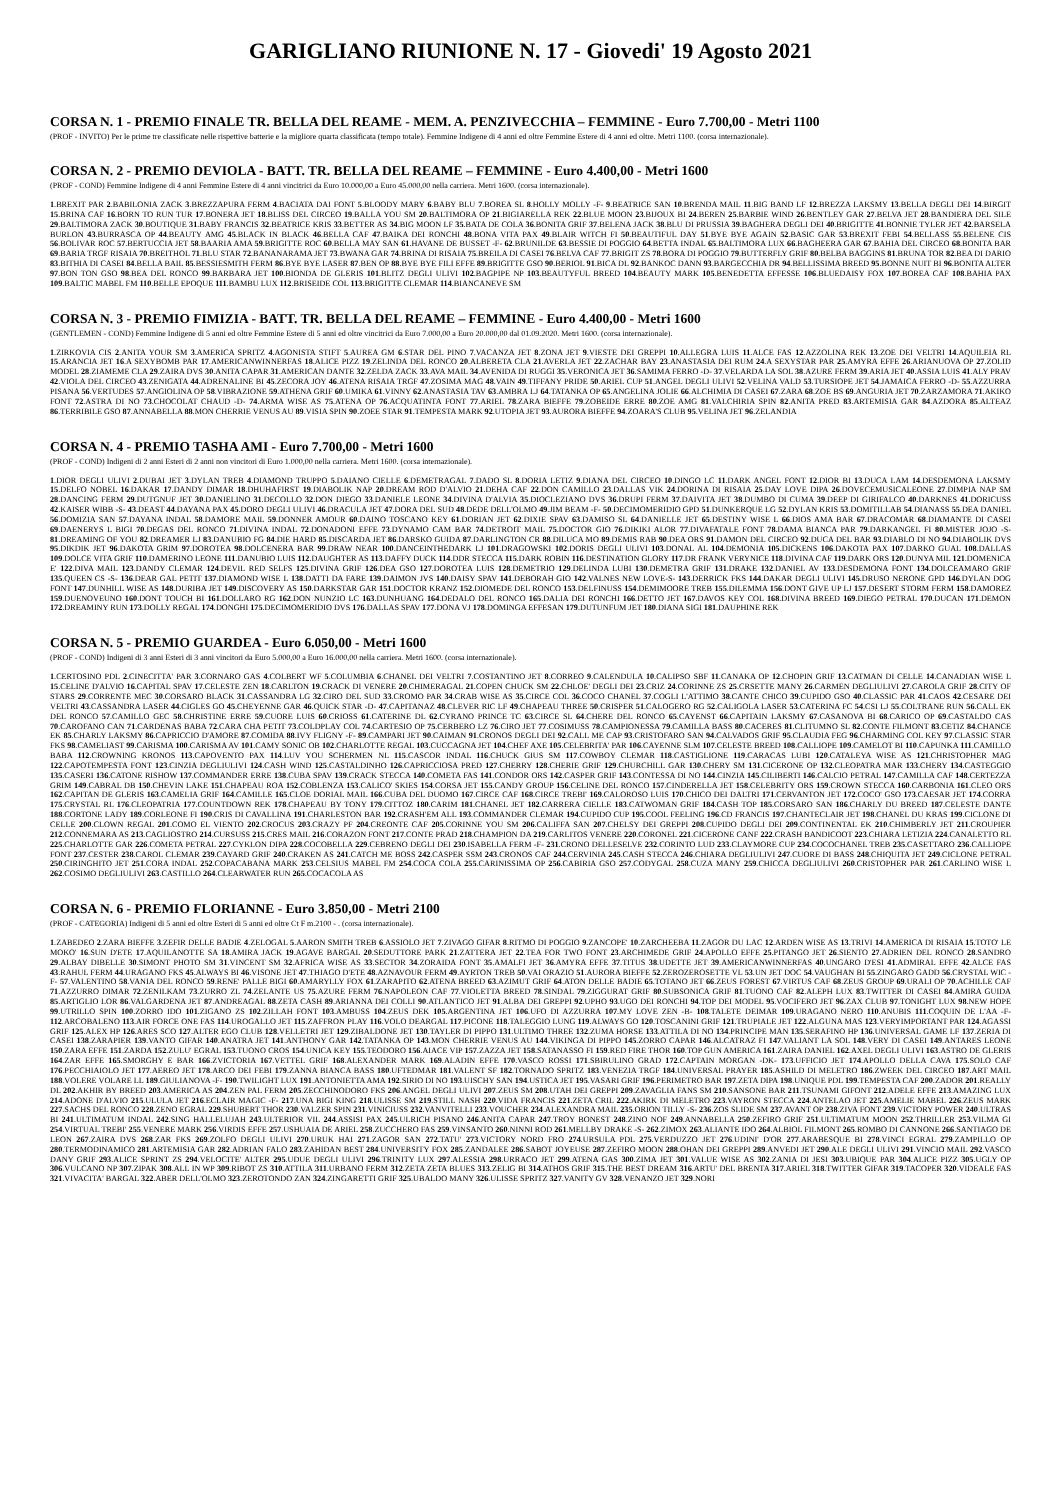GARIGLIANO RIUNIONE N. 17 - Giovedi' 19 Agosto 2021
CORSA N. 1 - PREMIO FINALE TR. BELLA DEL REAME - MEM. A. PENZIVECCHIA – FEMMINE - Euro 7.700,00 - Metri 1100
(PROF - INVITO) Per le prime tre classificate nelle rispettive batterie e la migliore quarta classificata (tempo totale). Femmine Indigene di 4 anni ed oltre Femmine Estere di 4 anni ed oltre. Metri 1100. (corsa internazionale).
CORSA N. 2 - PREMIO DEVIOLA - BATT. TR. BELLA DEL REAME – FEMMINE - Euro 4.400,00 - Metri 1600
(PROF - COND) Femmine Indigene di 4 anni Femmine Estere di 4 anni vincitrici da Euro 10.000,00 a Euro 45.000,00 nella carriera. Metri 1600. (corsa internazionale).
1.BREXIT PAR 2.BABILONIA ZACK 3.BREZZAPURA FERM 4.BACIATA DAI FONT 5.BLOODY MARY 6.BABY BLU 7.BOREA SL 8.HOLLY MOLLY -F- 9.BEATRICE SAN 10.BRENDA MAIL 11.BIG BAND LF 12.BREZZA LAKSMY 13.BELLA DEGLI DEI 14.BIRGIT 15.BRINA CAF 16.BORN TO RUN TUR 17.BONERA JET 18.BLISS DEL CIRCEO 19.BALLA YOU SM 20.BALTIMORA OP 21.BIGIARELLA REK 22.BLUE MOON 23.BIJOUX BI 24.BEREN 25.BARBIE WIND 26.BENTLEY GAR 27.BELVA JET 28.BANDIERA DEL SILE 29.BALTIMORA ZACK 30.BOUTIQUE 31.BABY FRANCIS 32.BEATRICE KRIS 33.BETTER AS 34.BIG MOON LF 35.BATA DE COLA 36.BONITA GRIF 37.BELENA JACK 38.BLU DI PRUSSIA 39.BAGHERA DEGLI DEI 40.BRIGITTE 41.BONNIE TYLER JET 42.BARSELA BURLON 43.BURRASCA OP 44.BEAUTY AMG 45.BLACK IN BLACK 46.BELLA CAF 47.BAIKA DEI RONCHI 48.BONA VITA PAX 49.BLAIR WITCH FI 50.BEAUTIFUL DAY 51.BYE BYE AGAIN 52.BASIC GAR 53.BREXIT FEBI 54.BELLASS 55.BELENE CIS 56.BOLIVAR ROC 57.BERTUCCIA JET 58.BAARIA AMA 59.BRIGITTE ROC 60.BELLA MAY SAN 61.HAVANE DE BUSSET -F- 62.BRUNILDE 63.BESSIE DI POGGIO 64.BETTA INDAL 65.BALTIMORA LUX 66.BAGHEERA GAR 67.BAHIA DEL CIRCEO 68.BONITA BAR 69.BARIA TRGF RISAIA 70.BREITHOL 71.BLU STAR 72.BANANARAMA JET 73.BWANA GAR 74.BRINA DI RISAIA 75.BREILA DI CASEI 76.BELVA CAF 77.BRIGIT ZS 78.BORA DI POGGIO 79.BUTTERFLY GRIF 80.BELBA BAGGINS 81.BRUNA TOR 82.BEA DI DARIO 83.BITHIA DI CASEI 84.BELLA BAIL 85.BESSIESMITH FERM 86.BYE BYE LASER 87.BEN OP 88.BYE BYE FILI EFFE 89.BRIGITTE GSO 90.BERIOL 91.BICA DL 92.BANKOC DANN 93.BARGECCHIA DR 94.BELLISSIMA BREED 95.BONNE NUIT BI 96.BONITA ALTER 97.BON TON GSO 98.BEA DEL RONCO 99.BARBARA JET 100.BIONDA DE GLERIS 101.BLITZ DEGLI ULIVI 102.BAGPIPE NP 103.BEAUTYFUL BREED 104.BEAUTY MARK 105.BENEDETTA EFFESSE 106.BLUEDAISY FOX 107.BOREA CAF 108.BAHIA PAX 109.BALTIC MABEL FM 110.BELLE EPOQUE 111.BAMBU LUX 112.BRISEIDE COL 113.BRIGITTE CLEMAR 114.BIANCANEVE SM
CORSA N. 3 - PREMIO FIMIZIA - BATT. TR. BELLA DEL REAME – FEMMINE - Euro 4.400,00 - Metri 1600
(GENTLEMEN - COND) Femmine Indigene di 5 anni ed oltre Femmine Estere di 5 anni ed oltre vincitrici da Euro 7.000,00 a Euro 20.000,00 dal 01.09.2020. Metri 1600. (corsa internazionale).
1.ZIRKOVIA CIS 2.ANITA YOUR SM 3.AMERICA SPRITZ 4.AGONISTA STIFT 5.AUREA GM 6.STAR DEL PINO 7.VACANZA JET 8.ZONA JET 9.VIESTE DEI GREPPI 10.ALLEGRA LUIS 11.ALCE FAS 12.AZZOLINA REK 13.ZOE DEI VELTRI 14.AQUILEIA RL 15.ARANCIA JET 16.A SEXYBOMB PAR 17.AMERICANWINNERFAS 18.ALICE PIZZ 19.ZELINDA DEL RONCO 20.ALBERETA CLA 21.AVERLA JET 22.ZACHAR BAY 23.ANASTASIA DEI RUM 24.A SEXYSTAR PAR 25.AMYRA EFFE 26.ARIANUOVA OP 27.ZOLID MODEL 28.ZIAMEME CLA 29.ZAIRA DVS 30.ANITA CAPAR 31.AMERICAN DANTE 32.ZELDA ZACK 33.AVA MAIL 34.AVENIDA DI RUGGI 35.VERONICA JET 36.SAMIMA FERRO -D- 37.VELARDA LA SOL 38.AZURE FERM 39.ARIA JET 40.ASSIA LUIS 41.ALY PRAV 42.VIOLA DEL CIRCEO 43.ZENIGATA 44.ADRENALINE BI 45.ZECORA JOY 46.ATENA RISAIA TRGF 47.ZOSIMA MAG 48.VAIN 49.TIFFANY PRIDE 50.ARIEL CUP 51.ANGEL DEGLI ULIVI 52.VELINA VALD 53.TURSIOPE JET 54.JAMAICA FERRO -D- 55.AZZURRA PISANA 56.VERTUDES 57.ANGIOLINA OP 58.VIBRAZIONE 59.ATHENA GRIF 60.UMIKA 61.VINNY 62.ANASTASIA TAV 63.AMBRA LJ 64.TATANKA OP 65.ANGELINA JOLIE 66.ALCHIMIA DI CASEI 67.ZARA 68.ZOE BS 69.ANGURIA JET 70.ZARZAMORA 71.AKIKO FONT 72.ASTRA DI NO 73.CHOCOLAT CHAUD -D- 74.ARMA WISE AS 75.ATENA OP 76.ACQUATINTA FONT 77.ARIEL 78.ZARA BIEFFE 79.ZOBEIDE ERRE 80.ZOE AMG 81.VALCHIRIA SPIN 82.ANITA PRED 83.ARTEMISIA GAR 84.AZDORA 85.ALTEAZ 86.TERRIBILE GSO 87.ANNABELLA 88.MON CHERRIE VENUS AU 89.VISIA SPIN 90.ZOEE STAR 91.TEMPESTA MARK 92.UTOPIA JET 93.AURORA BIEFFE 94.ZOARA'S CLUB 95.VELINA JET 96.ZELANDIA
CORSA N. 4 - PREMIO TASHA AMI - Euro 7.700,00 - Metri 1600
(PROF - COND) Indigeni di 2 anni Esteri di 2 anni non vincitori di Euro 1.000,00 nella carriera. Metri 1600. (corsa internazionale).
1.DIOR DEGLI ULIVI 2.DUBAI JET 3.DYLAN TREB 4.DIAMOND TRUPPO 5.DAIANO CIELLE 6.DEMETRAGAL 7.DADO SL 8.DORIA LETIZ 9.DIANA DEL CIRCEO 10.DINGO LC 11.DARK ANGEL FONT 12.DIOR BI 13.DUCA LAM 14.DESDEMONA LAKSMY 15.DELFO NOBEL 16.DAKAR 17.DANDY DIMAR 18.DHUHAFIRST 19.DIABOLIK NAP 20.DREAM ROD D'ALVIO 21.DEHA CAF 22.DON CAMILLO 23.DALLAS VIK 24.DORINA DI RISAIA 25.DAY LOVE DIPA 26.DOVECEMUSICALEONE 27.DIMPIA NAP SM 28.DANCING FERM 29.DUTGNUF JET 30.DANIELINO 31.DECOLLO 32.DON DIEGO 33.DANIELE LEONE 34.DIVINA D'ALVIA 35.DIOCLEZIANO DVS 36.DRUPI FERM 37.DAIVITA JET 38.DUMBO DI CUMA 39.DEEP DI GIRIFALCO 40.DARKNES 41.DORICUSS 42.KAISER WIBB -S- 43.DEAST 44.DAYANA PAX 45.DORO DEGLI ULIVI 46.DRACULA JET 47.DORA DEL SUD 48.DEDE DELL'OLMO 49.JIM BEAM -F- 50.DECIMOMERIDIO GPD 51.DUNKERQUE LG 52.DYLAN KRIS 53.DOMITILLAB 54.DIANASS 55.DEA DANIEL 56.DOMIZIA SAN 57.DAYANA INDAL 58.DAMORE MAIL 59.DONNER AMOUR 60.DAINO TOSCANO KEY 61.DORIAN JET 62.DIXIE SPAV 63.DAMISO SL 64.DANIELLE JET 65.DESTINY WISE L 66.DIOS AMA BAR 67.DRACOMAR 68.DIAMANTE DI CASEI 69.DAENERYS L BIGI 70.DEGAS DEL RONCO 71.DIVINA INDAL 72.DONADONI EFFE 73.DYNAMO CAM BAR 74.DETROIT MAIL 75.DOCTOR GIO 76.DIKIKI ALOR 77.DIVAFATALE FONT 78.DAMA BIANCA PAR 79.DARKANGEL FI 80.MISTER JOJO -S- 81.DREAMING OF YOU 82.DREAMER LJ 83.DANUBIO FG 84.DIE HARD 85.DISCARDA JET 86.DARSKO GUIDA 87.DARLINGTON CR 88.DILUCA MO 89.DEMIS RAB 90.DEA ORS 91.DAMON DEL CIRCEO 92.DUCA DEL BAR 93.DIABLO DI NO 94.DIABOLIK DVS 95.DIKDIK JET 96.DAKOTA GRIM 97.DOROTEA 98.DOLCENERA BAR 99.DRAW NEAR 100.DANCEINTHEDARK LJ 101.DRAGOWSKI 102.DORIS DEGLI ULIVI 103.DONAL AL 104.DEMONIA 105.DICKENS 106.DAKOTA PAX 107.DARKO GUAL 108.DALLAS 109.DOLCE VITA GRIF 110.DAMERINO LEONE 111.DANUBIO LUIS 112.DAUGHTER AS 113.DAFFY DUCK 114.DDR STECCA 115.DARK ROBIN 116.DESTINATION GLORY 117.DR FRANK VERYNICE 118.DIVINA CAF 119.DARK ORS 120.DUNYA MIL 121.DOMENICA E' 122.DIVA MAIL 123.DANDY CLEMAR 124.DEVIL RED SELFS 125.DIVINA GRIF 126.DEA GSO 127.DOROTEA LUIS 128.DEMETRIO 129.DELINDA LUBI 130.DEMETRA GRIF 131.DRAKE 132.DANIEL AV 133.DESDEMONA FONT 134.DOLCEAMARO GRIF 135.QUEEN CS -S- 136.DEAR GAL PETIT 137.DIAMOND WISE L 138.DATTI DA FARE 139.DAIMON JVS 140.DAISY SPAV 141.DEBORAH GIO 142.VALNES NEW LOVE-S- 143.DERRICK FKS 144.DAKAR DEGLI ULIVI 145.DRUSO NERONE GPD 146.DYLAN DOG FONT 147.DUNHILL WISE AS 148.DURIBA JET 149.DISCOVERY AS 150.DARKSTAR GAR 151.DOCTOR KRANZ 152.DIOMEDE DEL RONCO 153.DELFINUSS 154.DEMIMOORE TREB 155.DILEMMA 156.DONT GIVE UP LJ 157.DESERT STORM FERM 158.DAMOREZ 159.DUENOVEUNO 160.DONT TOUCH BI 161.DOLLARO RG 162.DON NUNZIO LC 163.DUNHUANG 164.DEDALO DEL RONCO 165.DALIA DEI RONCHI 166.DETTO JET 167.DAVOS KEY COL 168.DIVINA BREED 169.DIEGO PETRAL 170.DUCAN 171.DEMON 172.DREAMINY RUN 173.DOLLY REGAL 174.DONGHI 175.DECIMOMERIDIO DVS 176.DALLAS SPAV 177.DONA VJ 178.DOMINGA EFFESAN 179.DUTUNFUM JET 180.DIANA SIGI 181.DAUPHINE REK
CORSA N. 5 - PREMIO GUARDEA - Euro 6.050,00 - Metri 1600
(PROF - COND) Indigeni di 3 anni Esteri di 3 anni vincitori da Euro 5.000,00 a Euro 16.000,00 nella carriera. Metri 1600. (corsa internazionale).
1.CERTOSINO PDL 2.CINECITTA' PAR 3.CORNARO GAS 4.COLBERT WF 5.COLUMBIA 6.CHANEL DEI VELTRI 7.COSTANTINO JET 8.CORREO 9.CALENDULA 10.CALIPSO SBF 11.CANAKA OP 12.CHOPIN GRIF 13.CATMAN DI CELLE 14.CANADIAN WISE L 15.CELINE D'ALVIO 16.CAPITAL SPAV 17.CELESTE ZEN 18.CARLTON 19.CRACK DI VENERE 20.CHIMERAGAL 21.COPEN CHUCK SM 22.CHLOE' DEGLI DEI 23.CRIZ 24.CORINNE ZS 25.CRSETTE MANY 26.CARMEN DEGLIULIVI 27.CAROLA GRIF 28.CITY OF STARS 29.CORRENTE MEC 30.CORSARO BLACK 31.CASSANDRA LG 32.CIRO DEL SUD 33.CROMO PAR 34.CRAB WISE AS 35.CIRCE COL 36.COCO CHANEL 37.COGLI L'ATTIMO 38.CANTE CHICO 39.CUPIDO GSO 40.CLASSIC PAR 41.CAOS 42.CESARE DEI VELTRI 43.CASSANDRA LASER 44.CIGLES GO 45.CHEYENNE GAR 46.QUICK STAR -D- 47.CAPITANAZ 48.CLEVER RIC LF 49.CHAPEAU THREE 50.CRISPER 51.CALOGERO RG 52.CALIGOLA LASER 53.CATERINA FC 54.CSI LJ 55.COLTRANE RUN 56.CALL EK DEL RONCO 57.CAMILLO GEC 58.CHRISTINE ERRE 59.CUORE LUIS 60.CRIOSS 61.CATERINE DL 62.CYRANO PRINCE TC 63.CIRCE SL 64.CHERE DEL RONCO 65.CAYENST 66.CAPITAIN LAKSMY 67.CASANOVA BI 68.CARICO OP 69.CASTALDO CAS 70.CAROFANO CAN 71.CARDENAS BABA 72.CARA CHA PETIT 73.COLDPLAY COL 74.CARTESIO OP 75.CERBERO LZ 76.CIRO JET 77.COSIMUSS 78.CAMPIONESSA 79.CAMILLA BASS 80.CACERES 81.CLITUMNO SL 82.CONTE FILMONT 83.CETIZ 84.CHANCE EK 85.CHARLY LAKSMY 86.CAPRICCIO D'AMORE 87.COMIDA 88.IVY FLIGNY -F- 89.CAMPARI JET 90.CAIMAN 91.CRONOS DEGLI DEI 92.CALL ME CAP 93.CRISTOFARO SAN 94.CALVADOS GRIF 95.CLAUDIA FEG 96.CHARMING COL KEY 97.CLASSIC STAR FKS 98.CAMELIAST 99.CARISMA 100.CARISMA AV 101.CAMY SONIC OB 102.CHARLOTTE REGAL 103.CUCCAGNA JET 104.CHEF AXE 105.CELEBRITA' PAR 106.CAYENNE SLM 107.CELESTE BREED 108.CALLIOPE 109.CAMELOT BI 110.CAPUNKA 111.CAMILLO BABA 112.CROWNING KRONOS 113.CAPOVENTO PAX 114.LUV YOU SCHERMEN NL 115.CASCOR INDAL 116.CHUCK GIUS SM 117.COWBOY CLEMAR 118.CASTIGLIONE 119.CARACAS LUBI 120.CATALEYA WISE AS 121.CHRISTOPHER MAG 122.CAPOTEMPESTA FONT 123.CINZIA DEGLIULIVI 124.CASH WIND 125.CASTALDINHO 126.CAPRICCIOSA PRED 127.CHERRY 128.CHERIE GRIF 129.CHURCHILL GAR 130.CHERY SM 131.CICERONE OP 132.CLEOPATRA MAR 133.CHERY 134.CASTEGGIO 135.CASERI 136.CATONE RISHOW 137.COMMANDER ERRE 138.CUBA SPAV 139.CRACK STECCA 140.COMETA FAS 141.CONDOR ORS 142.CASPER GRIF 143.CONTESSA DI NO 144.CINZIA 145.CILIBERTI 146.CALCIO PETRAL 147.CAMILLA CAF 148.CERTEZZA GRIM 149.CABRAL DB 150.CHEVIN LAKE 151.CHAPEAU ROA 152.COBLENZA 153.CALICO' SKIES 154.CORSA JET 155.CANDY GROUP 156.CELINE DEL RONCO 157.CINDERELLA JET 158.CELEBRITY ORS 159.CROWN STECCA 160.CARBONIA 161.CLEO ORS 162.CAPITAN DE GLERIS 163.CAMELIA GRIF 164.CAMILLE 165.CLOE DORIAL MAIL 166.CUBA DEL DUOMO 167.CIRCE CAF 168.CIRCE TREBI' 169.CALOROSO LUIS 170.CHICO DEI DALTRI 171.CERVANTON JET 172.COCO' GSO 173.CAESAR JET 174.CORRA 175.CRYSTAL RL 176.CLEOPATRIA 177.COUNTDOWN REK 178.CHAPEAU BY TONY 179.CITTOZ 180.CARIM 181.CHANEL JET 182.CARRERA CIELLE 183.CATWOMAN GRIF 184.CASH TOP 185.CORSARO SAN 186.CHARLY DU BREED 187.CELESTE DANTE 188.CORTONE LADY 189.CORLEONE FI 190.CRIS DI CAVALLINA 191.CHARLESTON BAR 192.CRASH'EM ALL 193.COMMANDER CLEMAR 194.CUPIDO CUP 195.COOL FEELING 196.CD FRANCIS 197.CHANTECLAIR JET 198.CHANEL DU KRAS 199.CICLONE DI CELLE 200.CLOWN REGAL 201.COMO EL VIENTO 202.CROCUS 203.CRAZY PF 204.CREONTE CAF 205.CORINNE YOU SM 206.CALIFFA SAN 207.CHELSY DEI GREPPI 208.CUPIDO DEGLI DEI 209.CONTINENTAL EK 210.CHIMBERLY JET 211.CROUPIER 212.CONNEMARA AS 213.CAGLIOSTRO 214.CURSUSS 215.CRES MAIL 216.CORAZON FONT 217.CONTE PRAD 218.CHAMPION DA 219.CARLITOS VENERE 220.CORONEL 221.CICERONE CANF 222.CRASH BANDICOOT 223.CHIARA LETIZIA 224.CANALETTO RL 225.CHARLOTTE GAR 226.COMETA PETRAL 227.CYKLON DIPA 228.COCOBELLA 229.CEBRENO DEGLI DEI 230.ISABELLA FERM -F- 231.CRONO DELLESELVE 232.CORINTO LUD 233.CLAYMORE CUP 234.COCOCHANEL TREB 235.CASETTARO 236.CALLIOPE FONT 237.CESTER 238.CAROL CLEMAR 239.CAYARD GRIF 240.CRAKEN AS 241.CATCH ME BOSS 242.CASPER SSM 243.CRONOS CAF 244.CERVINIA 245.CASH STECCA 246.CHIARA DEGLIULIVI 247.CUORE DI BASS 248.CHIQUITA JET 249.CICLONE PETRAL 250.CIRINGHITO JET 251.CORA INDAL 252.COPACABANA MARK 253.CELSIUS MABEL FM 254.COCA COLA 255.CARINISSIMA OP 256.CABIRIA GSO 257.CODYGAL 258.CUZA MANY 259.CHICCA DEGLIULIVI 260.CRISTOPHER PAR 261.CARLINO WISE L 262.COSIMO DEGLIULIVI 263.CASTILLO 264.CLEARWATER RUN 265.COCACOLA AS
CORSA N. 6 - PREMIO FLORIANNE - Euro 3.850,00 - Metri 2100
(PROF - CATEGORIA) Indigeni di 5 anni ed oltre Esteri di 5 anni ed oltre Ct F m.2100 - . (corsa internazionale).
1.ZABEDEO 2.ZARA BIEFFE 3.ZEFIR DELLE BADIE 4.ZELOGAL 5.AARON SMITH TREB 6.ASSIOLO JET 7.ZIVAGO GIFAR 8.RITMO DI POGGIO 9.ZANCOPE' 10.ZARCHEEBA 11.ZAGOR DU LAC 12.ARDEN WISE AS 13.TRIVI 14.AMERICA DI RISAIA 15.TOTO' LE MOKO' 16.SUN D'ETE 17.AQUILANOTTE SA 18.AMIRA JACK 19.AGAVE BARGAL 20.SEDUTTORE PARK 21.ZATTERA JET 22.TEA FOR TWO FONT 23.ARCHIMEDE GRIF 24.APOLLO EFFE 25.PITANGO JET 26.SIENTO 27.ADRIEN DEL RONCO 28.SANDRO 29.ALBAY DIBELLE 30.SIMONT PHOTO SM 31.VINCENT SM 32.AFRICA WISE AS 33.SECTOR 34.ZORAIDA FONT 35.AMALFI JET 36.AMYRA EFFE 37.TITUS 38.UDETTE JET 39.AMERICANWINNERFAS 40.UNGARO D'ESI 41.ADMIRAL EFFE 42.ALCE FAS 43.RAHUL FERM 44.URAGANO FKS 45.ALWAYS BI 46.VISONE JET 47.THIAGO D'ETE 48.AZNAVOUR FERM 49.AYRTON TREB 50.VAI ORAZIO 51.AURORA BIEFFE 52.ZEROZEROSETTE VL 53.UN JET DOC 54.VAUGHAN BI 55.ZINGARO GADD 56.CRYSTAL WIC -F- 57.VALENTINO 58.VANIA DEL RONCO 59.RENE' PALLE BIGI 60.AMARYLLY FOX 61.ZARAPITO 62.ATENA BREED 63.AZIMUT GRIF 64.ATON DELLE BADIE 65.TOTANO JET 66.ZEUS FOREST 67.VIRTUS CAF 68.ZEUS GROUP 69.URALI OP 70.ACHILLE CAF 71.AZZURRO DIMAR 72.ZENILKAM 73.ZURRO ZL 74.ZELANTE US 75.AZURE FERM 76.NAPOLEON CAF 77.VIOLETTA BREED 78.SINDAL 79.ZIGGURAT GRIF 80.SUBSONICA GRIF 81.TUONO CAF 82.ALEPH LUX 83.TWITTER DI CASEI 84.AMIRA GUIDA 85.ARTIGLIO LOR 86.VALGARDENA JET 87.ANDREAGAL 88.ZETA CASH 89.ARIANNA DEI COLLI 90.ATLANTICO JET 91.ALBA DEI GREPPI 92.UPHO 93.UGO DEI RONCHI 94.TOP DEI MODEL 95.VOCIFERO JET 96.ZAX CLUB 97.TONIGHT LUX 98.NEW HOPE 99.UTRILLO SPIN 100.ZORRO IDO 101.ZIGANO ZS 102.ZILLAH FONT 103.AMBUSS 104.ZEUS DEK 105.ARGENTINA JET 106.UFO DI AZZURRA 107.MY LOVE ZEN -B- 108.TALETE DEIMAR 109.URAGANO NERO 110.ANUBIS 111.COQUIN DE L'AA -F- 112.ARCOBALENO 113.AIR FORCE ONE FAS 114.UROGALLO JET 115.ZAFFRON PLAY 116.VOLO DEARGAL 117.PICONE 118.TALEGGIO LUNG 119.ALWAYS GO 120.TOSCANINI GRIF 121.TRUPIALE JET 122.ALGUNA MAS 123.VERYIMPORTANT PAR 124.AGASSI GRIF 125.ALEX HP 126.ARES SCO 127.ALTER EGO CLUB 128.VELLETRI JET 129.ZIBALDONE JET 130.TAYLER DI PIPPO 131.ULTIMO THREE 132.ZUMA HORSE 133.ATTILA DI NO 134.PRINCIPE MAN 135.SERAFINO HP 136.UNIVERSAL GAME LF 137.ZERIA DI CASEI 138.ZARAPIER 139.VANTO GIFAR 140.ANATRA JET 141.ANTHONY GAR 142.TATANKA OP 143.MON CHERRIE VENUS AU 144.VIKINGA DI PIPPO 145.ZORRO CAPAR 146.ALCATRAZ FI 147.VALIANT LA SOL 148.VERY DI CASEI 149.ANTARES LEONE 150.ZARA EFFE 151.ZARDA 152.ZULU' EGRAL 153.TUONO CROS 154.UNICA KEY 155.TEODORO 156.AIACE VIP 157.ZAZZA JET 158.SATANASSO FI 159.RED FIRE THOR 160.TOP GUN AMERICA 161.ZAIRA DANIEL 162.AXEL DEGLI ULIVI 163.ASTRO DE GLERIS 164.ZAR EFFE 165.SMORGHY E BAR 166.ZVICTORIA 167.VETTEL GRIF 168.ALEXANDER MARK 169.ALADIN EFFE 170.VASCO ROSSI 171.SBIRULINO GRAD 172.CAPTAIN MORGAN -DK- 173.UFFICIO JET 174.APOLLO DELLA CAVA 175.SOLO CAF 176.PECCHIAIOLO JET 177.AEREO JET 178.ARCO DEI FEBI 179.ZANNA BIANCA BASS 180.UFTEDMAR 181.VALENT SF 182.TORNADO SPRITZ 183.VENEZIA TRGF 184.UNIVERSAL PRAYER 185.ASHILD DI MELETRO 186.ZWEEK DEL CIRCEO 187.ART MAIL 188.VOLERE VOLARE LL 189.GIULIANOVA -F- 190.TWILIGHT LUX 191.ANTONIETTA AMA 192.SIRIO DI NO 193.UISCHY SAN 194.USTICA JET 195.VASARI GRIF 196.PERIMETRO BAR 197.ZETA DIPA 198.UNIQUE PDL 199.TEMPESTA CAF 200.ZADOR 201.REALLY DL 202.AKHIR BY BREED 203.AMERICA AS 204.ZEN PAL FERM 205.ZECCHINODORO FKS 206.ANGEL DEGLI ULIVI 207.ZEUS SM 208.UTAH DEI GREPPI 209.ZAVAGLIA FANS SM 210.SANSONE BAR 211.TSUNAMI GIFONT 212.ADELE EFFE 213.AMAZING LUX 214.ADONE D'ALVIO 215.ULULA JET 216.ECLAIR MAGIC -F- 217.UNA BIGI KING 218.ULISSE SM 219.STILL NASH 220.VIDA FRANCIS 221.ZETA CRIL 222.AKIRK DI MELETRO 223.VAYRON STECCA 224.ANTELAO JET 225.AMELIE MABEL 226.ZEUS MARK 227.SACHS DEL RONCO 228.ZENO EGRAL 229.SHUBERT THOR 230.VALZER SPIN 231.VINICIUSS 232.VANVITELLI 233.VOUCHER 234.ALEXANDRA MAIL 235.ORION TILLY -S- 236.ZOS SLIDE SM 237.AVANT OP 238.ZIVA FONT 239.VICTORY POWER 240.ULTRAS BI 241.ULTIMATUM INDAL 242.SING HALLELUJAH 243.ULTERIOR VIL 244.ASSISI PAX 245.ULRICH PISANO 246.ANITA CAPAR 247.TROY BONEST 248.ZINO NOF 249.ANNABELLA 250.ZEFIRO GRIF 251.ULTIMATUM MOON 252.THRILLER 253.VILMA GI 254.VIRTUAL TREBI' 255.VENERE MARK 256.VIRDIS EFFE 257.USHUAIA DE ARIEL 258.ZUCCHERO FAS 259.VINSANTO 260.NINNI ROD 261.MELLBY DRAKE -S- 262.ZIMOX 263.ALIANTE IDO 264.ALBIOL FILMONT 265.ROMBO DI CANNONE 266.SANTIAGO DE LEON 267.ZAIRA DVS 268.ZAR FKS 269.ZOLFO DEGLI ULIVI 270.URUK HAI 271.ZAGOR SAN 272.TATU' 273.VICTORY NORD FRO 274.URSULA PDL 275.VERDUZZO JET 276.UDINI' D'OR 277.ARABESQUE BI 278.VINCI EGRAL 279.ZAMPILLO OP 280.TERMODINAMICO 281.ARTEMISIA GAR 282.ADRIAN FALO 283.ZAHIDAN BEST 284.UNIVERSITY FOX 285.ZANDALEE 286.SABOT JOYEUSE 287.ZEFIRO MOON 288.OHAN DEI GREPPI 289.ANVEDI JET 290.ALE DEGLI ULIVI 291.VINCIO MAIL 292.VASCO DANY GRIF 293.ALICE SPRINT ZS 294.VELOCITE' ALTER 295.UDUE DEGLI ULIVI 296.TRINITY LUX 297.ALESSIA 298.URRACO JET 299.ATENA GAS 300.ZIMA JET 301.VALUE WISE AS 302.ZANIA DI JESI 303.UBIQUE PAR 304.ALICE PIZZ 305.UGLY OP 306.VULCANO NP 307.ZIPAK 308.ALL IN WP 309.RIBOT ZS 310.ATTILA 311.URBANO FERM 312.ZETA ZETA BLUES 313.ZELIG BI 314.ATHOS GRIF 315.THE BEST DREAM 316.ARTU' DEL BRENTA 317.ARIEL 318.TWITTER GIFAR 319.TACOPER 320.VIDEALE FAS 321.VIVACITA' BARGAL 322.ABER DELL'OLMO 323.ZEROTONDO ZAN 324.ZINGARETTI GRIF 325.UBALDO MANY 326.ULISSE SPRITZ 327.VANITY GV 328.VENANZO JET 329.NORI